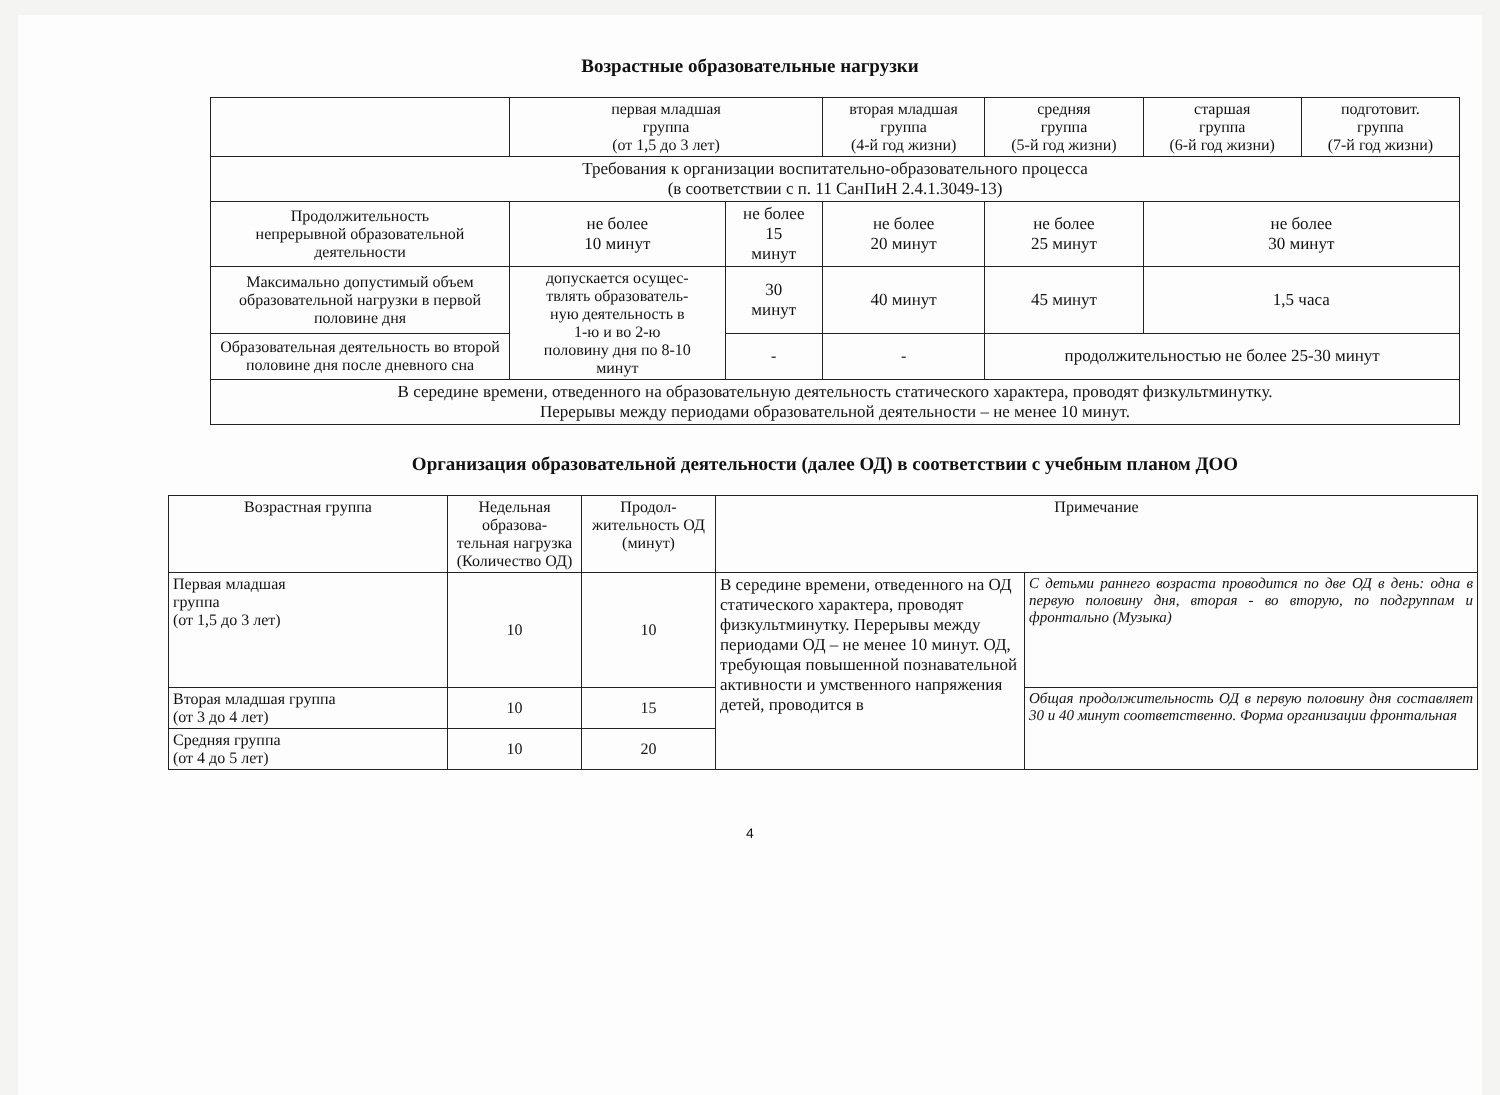Возрастные образовательные нагрузки
| | первая младшая группа (от 1,5 до 3 лет) | | вторая младшая группа (4-й год жизни) | средняя группа (5-й год жизни) | старшая группа (6-й год жизни) | подготовит. группа (7-й год жизни) |
| --- | --- | --- | --- | --- | --- | --- |
| Требования к организации воспитательно-образовательного процесса (в соответствии с п. 11 СанПиН 2.4.1.3049-13) | | | | | | |
| Продолжительность непрерывной образовательной деятельности | не более 10 минут | не более 15 минут | не более 20 минут | не более 25 минут | не более 30 минут | |
| Максимально допустимый объем образовательной нагрузки в первой половине дня | допускается осущес- твлять образователь- ную деятельность в 1-ю и во 2-ю половину дня по 8-10 минут | 30 минут | 40 минут | 45 минут | 1,5 часа | |
| Образовательная деятельность во второй половине дня после дневного сна | | - | - | продолжительностью не более 25-30 минут | | |
| В середине времени, отведенного на образовательную деятельность статического характера, проводят физкультминутку. Перерывы между периодами образовательной деятельности – не менее 10 минут. | | | | | | |
Организация образовательной деятельности (далее ОД) в соответствии с учебным планом ДОО
| Возрастная группа | Недельная образова- тельная нагрузка (Количество ОД) | Продол- жительность ОД (минут) | Примечание | |
| --- | --- | --- | --- | --- |
| Первая младшая группа (от 1,5 до 3 лет) | 10 | 10 | В середине времени, отведенного на ОД статического характера, проводят физкультминутку. Перерывы между периодами ОД – не менее 10 минут. ОД, требующая повышенной познавательной активности и умственного напряжения детей, проводится в | С детьми раннего возраста проводится по две ОД в день: одна в первую половину дня, вторая - во вторую, по подгруппам и фронтально (Музыка) |
| Вторая младшая группа (от 3 до 4 лет) | 10 | 15 | | Общая продолжительность ОД в первую половину дня составляет 30 и 40 минут соответственно. Форма организации фронтальная |
| Средняя группа (от 4 до 5 лет) | 10 | 20 | | |
4